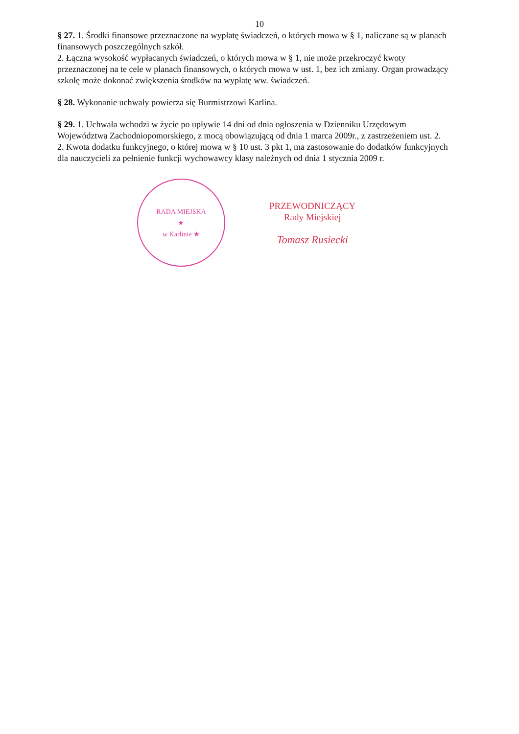10
§ 27. 1. Środki finansowe przeznaczone na wypłatę świadczeń, o których mowa w § 1, naliczane są w planach finansowych poszczególnych szkół.
2. Łączna wysokość wypłacanych świadczeń, o których mowa w § 1, nie może przekroczyć kwoty przeznaczonej na te cele w planach finansowych, o których mowa w ust. 1, bez ich zmiany. Organ prowadzący szkołę może dokonać zwiększenia środków na wypłatę ww. świadczeń.
§ 28. Wykonanie uchwały powierza się Burmistrzowi Karlina.
§ 29. 1. Uchwała wchodzi w życie po upływie 14 dni od dnia ogłoszenia w Dzienniku Urzędowym Województwa Zachodniopomorskiego, z mocą obowiązującą od dnia 1 marca 2009r., z zastrzeżeniem ust. 2.
2. Kwota dodatku funkcyjnego, o której mowa w § 10 ust. 3 pkt 1, ma zastosowanie do dodatków funkcyjnych dla nauczycieli za pełnienie funkcji wychowawcy klasy należnych od dnia 1 stycznia 2009 r.
RADA MIEJSKA
★
w Karlinie ★
PRZEWODNICZĄCY
Rady Miejskiej
Tomasz Rusiecki